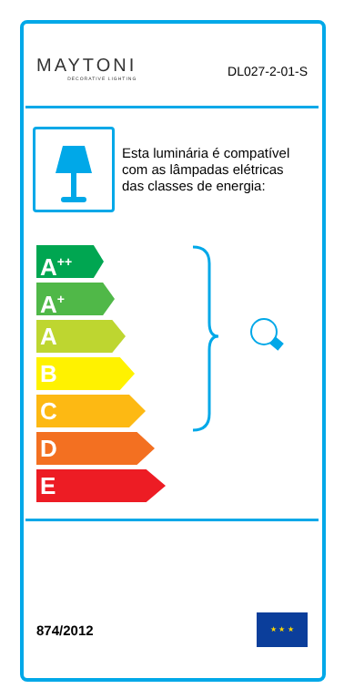MAYTONI
DECORATIVE LIGHTING
DL027-2-01-S
Esta luminária é compatível com as lâmpadas elétricas das classes de energia:
A<sup>++</sup>
A<sup>+</sup>
A
B
C
D
E
874/2012
★ ★ ★